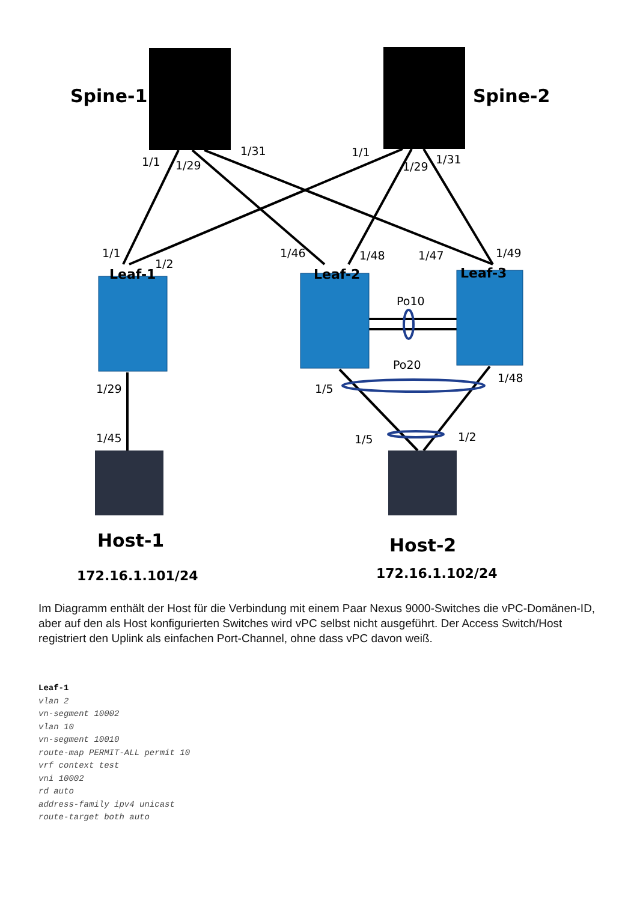Spine-1
Spine-2
Host-1
Host-2
Leaf-1
Leaf-2
Leaf-3
172.16.1.101/24
172.16.1.102/24
1/1
1/29
1/31
1/1
1/29
1/31
1/1
1/2
1/46
1/48
1/47
1/49
Po10
Po20
1/29
1/5
1/48
1/45
1/5
1/2
Im Diagramm enthält der Host für die Verbindung mit einem Paar Nexus 9000-Switches die vPC-Domänen-ID, aber auf den als Host konfigurierten Switches wird vPC selbst nicht ausgeführt. Der Access Switch/Host registriert den Uplink als einfachen Port-Channel, ohne dass vPC davon weiß.
Leaf-1
vlan 2
vn-segment 10002
vlan 10
vn-segment 10010
route-map PERMIT-ALL permit 10
vrf context test
vni 10002
rd auto
address-family ipv4 unicast
route-target both auto